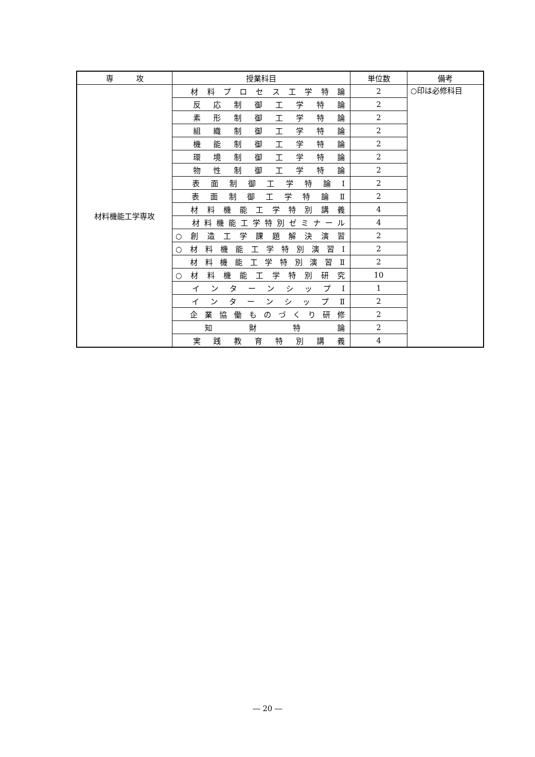| 専 攻 | 授業科目 | 単位数 | 備考 |
| --- | --- | --- | --- |
| 材料機能工学専攻 | 材 料 プ ロ セ ス 工 学 特 論 | 2 | ○印は必修科目 |
| | 反 応 制 御 工 学 特 論 | 2 | |
| | 素 形 制 御 工 学 特 論 | 2 | |
| | 組 織 制 御 工 学 特 論 | 2 | |
| | 機 能 制 御 工 学 特 論 | 2 | |
| | 環 境 制 御 工 学 特 論 | 2 | |
| | 物 性 制 御 工 学 特 論 | 2 | |
| | 表 面 制 御 工 学 特 論 Ⅰ | 2 | |
| | 表 面 制 御 工 学 特 論 Ⅱ | 2 | |
| | 材 料 機 能 工 学 特 別 講 義 | 4 | |
| | 材料機能工学特別ゼミナール | 4 | |
| | ○ 創 造 工 学 課 題 解 決 演 習 | 2 | |
| | ○ 材 料 機 能 工 学 特 別 演 習 Ⅰ | 2 | |
| | 材 料 機 能 工 学 特 別 演 習 Ⅱ | 2 | |
| | ○ 材 料 機 能 工 学 特 別 研 究 | 10 | |
| | イ ン タ ー ン シ ッ プ Ⅰ | 1 | |
| | イ ン タ ー ン シ ッ プ Ⅱ | 2 | |
| | 企 業 協 働 も の づ く り 研 修 | 2 | |
| | 知 財 特 論 | 2 | |
| | 実 践 教 育 特 別 講 義 | 4 | |
― 20 ―